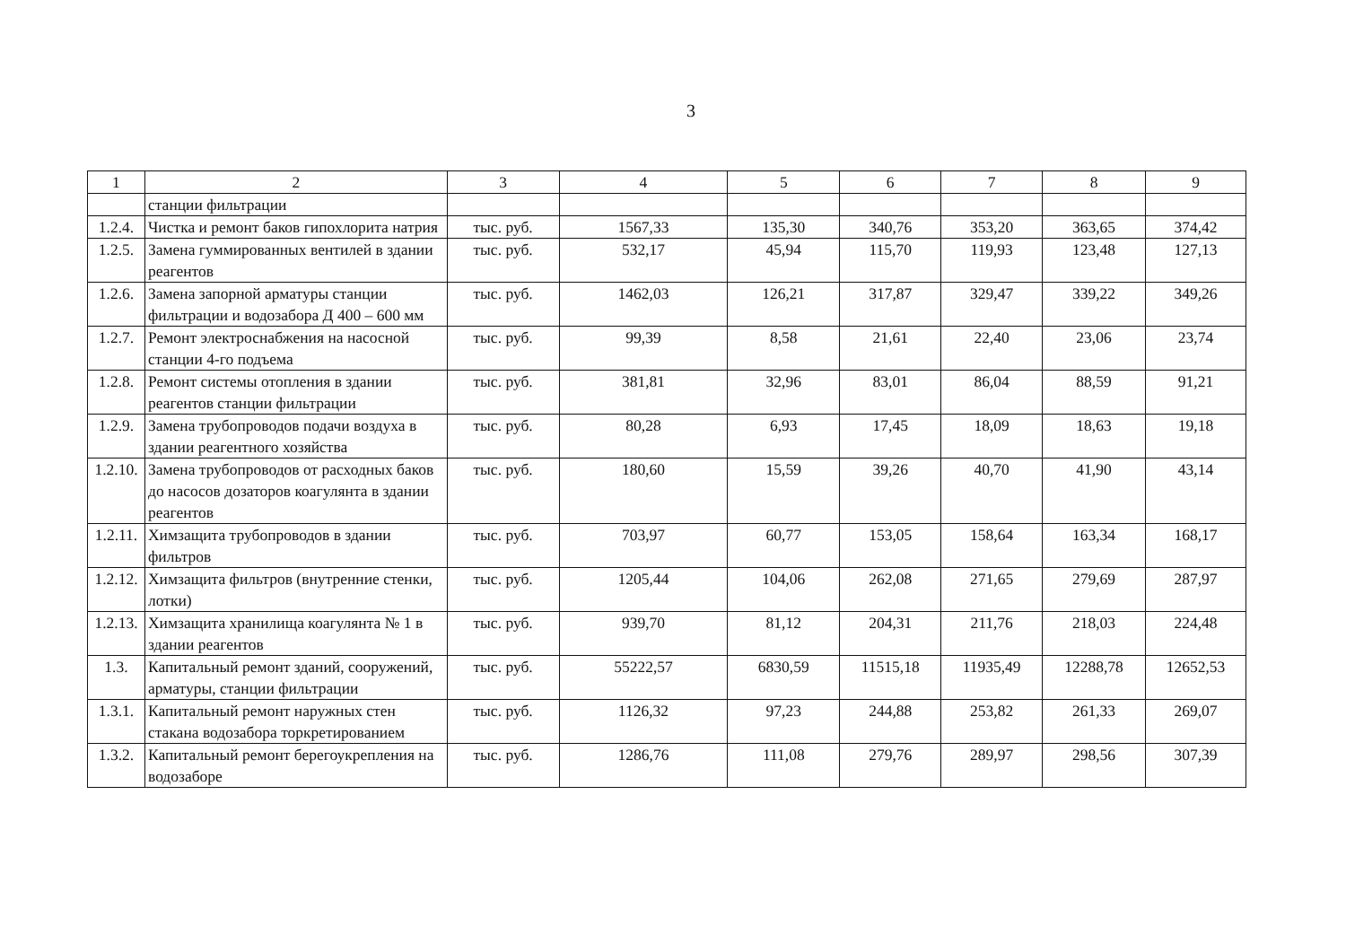3
| 1 | 2 | 3 | 4 | 5 | 6 | 7 | 8 | 9 |
| --- | --- | --- | --- | --- | --- | --- | --- | --- |
| | станции фильтрации | | | | | | | |
| 1.2.4. | Чистка и ремонт баков гипохлорита натрия | тыс. руб. | 1567,33 | 135,30 | 340,76 | 353,20 | 363,65 | 374,42 |
| 1.2.5. | Замена гуммированных вентилей в здании реагентов | тыс. руб. | 532,17 | 45,94 | 115,70 | 119,93 | 123,48 | 127,13 |
| 1.2.6. | Замена запорной арматуры станции фильтрации и водозабора Д 400 – 600 мм | тыс. руб. | 1462,03 | 126,21 | 317,87 | 329,47 | 339,22 | 349,26 |
| 1.2.7. | Ремонт электроснабжения на насосной станции 4-го подъема | тыс. руб. | 99,39 | 8,58 | 21,61 | 22,40 | 23,06 | 23,74 |
| 1.2.8. | Ремонт системы отопления в здании реагентов станции фильтрации | тыс. руб. | 381,81 | 32,96 | 83,01 | 86,04 | 88,59 | 91,21 |
| 1.2.9. | Замена трубопроводов подачи воздуха в здании реагентного хозяйства | тыс. руб. | 80,28 | 6,93 | 17,45 | 18,09 | 18,63 | 19,18 |
| 1.2.10. | Замена трубопроводов от расходных баков до насосов дозаторов коагулянта в здании реагентов | тыс. руб. | 180,60 | 15,59 | 39,26 | 40,70 | 41,90 | 43,14 |
| 1.2.11. | Химзащита трубопроводов в здании фильтров | тыс. руб. | 703,97 | 60,77 | 153,05 | 158,64 | 163,34 | 168,17 |
| 1.2.12. | Химзащита фильтров (внутренние стенки, лотки) | тыс. руб. | 1205,44 | 104,06 | 262,08 | 271,65 | 279,69 | 287,97 |
| 1.2.13. | Химзащита хранилища коагулянта № 1 в здании реагентов | тыс. руб. | 939,70 | 81,12 | 204,31 | 211,76 | 218,03 | 224,48 |
| 1.3. | Капитальный ремонт зданий, сооружений, арматуры, станции фильтрации | тыс. руб. | 55222,57 | 6830,59 | 11515,18 | 11935,49 | 12288,78 | 12652,53 |
| 1.3.1. | Капитальный ремонт наружных стен стакана водозабора торкретированием | тыс. руб. | 1126,32 | 97,23 | 244,88 | 253,82 | 261,33 | 269,07 |
| 1.3.2. | Капитальный ремонт берегоукрепления на водозаборе | тыс. руб. | 1286,76 | 111,08 | 279,76 | 289,97 | 298,56 | 307,39 |